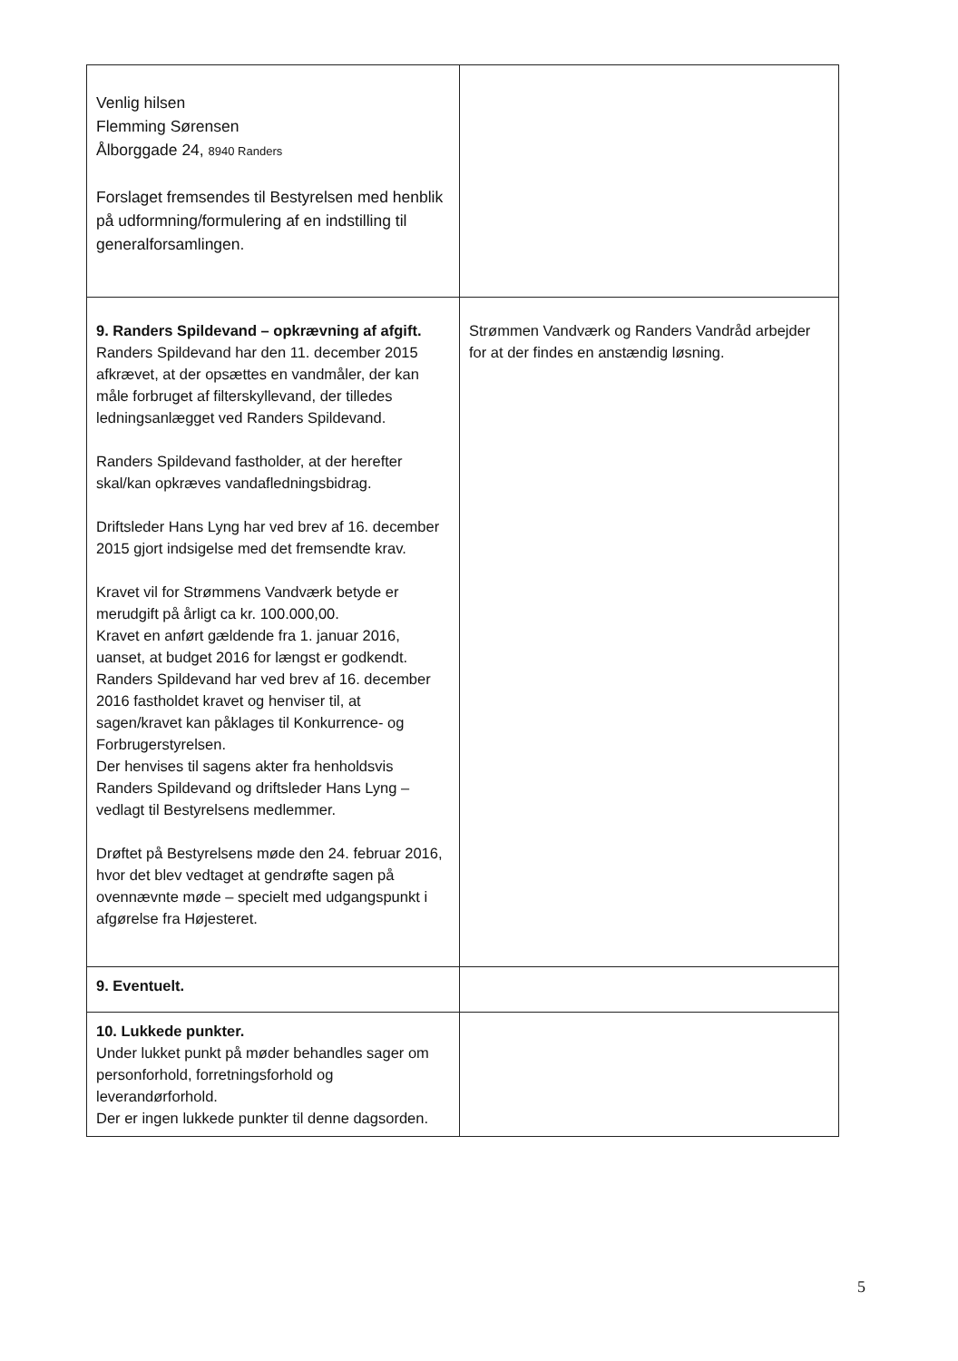| Venlig hilsen Flemming Sørensen Ålborggade 24, 8940 Randers Forslaget fremsendes til Bestyrelsen med henblik på udformning/formulering af en indstilling til generalforsamlingen. | |
| 9. Randers Spildevand – opkrævning af afgift. Randers Spildevand har den 11. december 2015 afkrævet, at der opsættes en vandmåler, der kan måle forbruget af filterskyllevand, der tilledes ledningsanlægget ved Randers Spildevand. Randers Spildevand fastholder, at der herefter skal/kan opkræves vandafledningsbidrag. Driftsleder Hans Lyng har ved brev af 16. december 2015 gjort indsigelse med det fremsendte krav. Kravet vil for Strømmens Vandværk betyde er merudgift på årligt ca kr. 100.000,00. Kravet en anført gældende fra 1. januar 2016, uanset, at budget 2016 for længst er godkendt. Randers Spildevand har ved brev af 16. december 2016 fastholdet kravet og henviser til, at sagen/kravet kan påklages til Konkurrence- og Forbrugerstyrelsen. Der henvises til sagens akter fra henholdsvis Randers Spildevand og driftsleder Hans Lyng – vedlagt til Bestyrelsens medlemmer. Drøftet på Bestyrelsens møde den 24. februar 2016, hvor det blev vedtaget at gendrøfte sagen på ovennævnte møde – specielt med udgangspunkt i afgørelse fra Højesteret. | Strømmen Vandværk og Randers Vandråd arbejder for at der findes en anstændig løsning. |
| 9. Eventuelt. | |
| 10. Lukkede punkter. Under lukket punkt på møder behandles sager om personforhold, forretningsforhold og leverandørforhold. Der er ingen lukkede punkter til denne dagsorden. | |
5